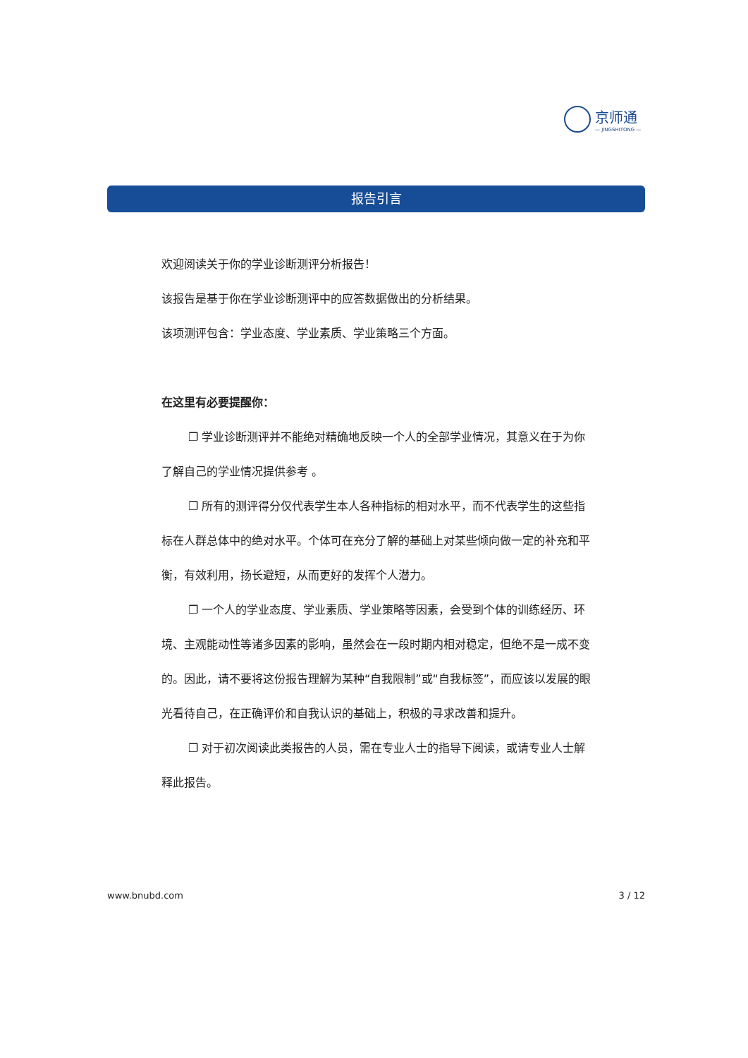京师通
— JINGSHITONG —
报告引言
欢迎阅读关于你的学业诊断测评分析报告！
该报告是基于你在学业诊断测评中的应答数据做出的分析结果。
该项测评包含：学业态度、学业素质、学业策略三个方面。
在这里有必要提醒你：
❐ 学业诊断测评并不能绝对精确地反映一个人的全部学业情况，其意义在于为你了解自己的学业情况提供参考 。
❐ 所有的测评得分仅代表学生本人各种指标的相对水平，而不代表学生的这些指标在人群总体中的绝对水平。个体可在充分了解的基础上对某些倾向做一定的补充和平衡，有效利用，扬长避短，从而更好的发挥个人潜力。
❐ 一个人的学业态度、学业素质、学业策略等因素，会受到个体的训练经历、环境、主观能动性等诸多因素的影响，虽然会在一段时期内相对稳定，但绝不是一成不变的。因此，请不要将这份报告理解为某种“自我限制”或“自我标签”，而应该以发展的眼光看待自己，在正确评价和自我认识的基础上，积极的寻求改善和提升。
❐ 对于初次阅读此类报告的人员，需在专业人士的指导下阅读，或请专业人士解释此报告。
www.bnubd.com 3 / 12